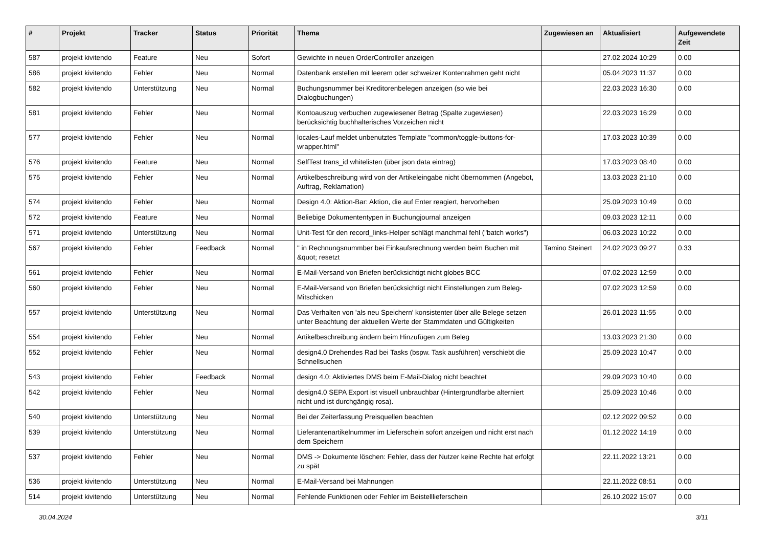| # | Projekt | Tracker | Status | Priorität | Thema | Zugewiesen an | Aktualisiert | Aufgewendete Zeit |
| --- | --- | --- | --- | --- | --- | --- | --- | --- |
| 587 | projekt kivitendo | Feature | Neu | Sofort | Gewichte in neuen OrderController anzeigen | | 27.02.2024 10:29 | 0.00 |
| 586 | projekt kivitendo | Fehler | Neu | Normal | Datenbank erstellen mit leerem oder schweizer Kontenrahmen geht nicht | | 05.04.2023 11:37 | 0.00 |
| 582 | projekt kivitendo | Unterstützung | Neu | Normal | Buchungsnummer bei Kreditorenbelegen anzeigen (so wie bei Dialogbuchungen) | | 22.03.2023 16:30 | 0.00 |
| 581 | projekt kivitendo | Fehler | Neu | Normal | Kontoauszug verbuchen zugewiesener Betrag (Spalte zugewiesen) berücksichtig buchhalterisches Vorzeichen nicht | | 22.03.2023 16:29 | 0.00 |
| 577 | projekt kivitendo | Fehler | Neu | Normal | locales-Lauf meldet unbenutztes Template "common/toggle-buttons-for-wrapper.html" | | 17.03.2023 10:39 | 0.00 |
| 576 | projekt kivitendo | Feature | Neu | Normal | SelfTest trans_id whitelisten (über json data eintrag) | | 17.03.2023 08:40 | 0.00 |
| 575 | projekt kivitendo | Fehler | Neu | Normal | Artikelbeschreibung wird von der Artikeleingabe nicht übernommen (Angebot, Auftrag, Reklamation) | | 13.03.2023 21:10 | 0.00 |
| 574 | projekt kivitendo | Fehler | Neu | Normal | Design 4.0: Aktion-Bar: Aktion, die auf Enter reagiert, hervorheben | | 25.09.2023 10:49 | 0.00 |
| 572 | projekt kivitendo | Feature | Neu | Normal | Beliebige Dokumententypen in Buchungjournal anzeigen | | 09.03.2023 12:11 | 0.00 |
| 571 | projekt kivitendo | Unterstützung | Neu | Normal | Unit-Test für den record_links-Helper schlägt manchmal fehl ("batch works") | | 06.03.2023 10:22 | 0.00 |
| 567 | projekt kivitendo | Fehler | Feedback | Normal | " in Rechnungsnummber bei Einkaufsrechnung werden beim Buchen mit &quot; resetzt | Tamino Steinert | 24.02.2023 09:27 | 0.33 |
| 561 | projekt kivitendo | Fehler | Neu | Normal | E-Mail-Versand von Briefen berücksichtigt nicht globes BCC | | 07.02.2023 12:59 | 0.00 |
| 560 | projekt kivitendo | Fehler | Neu | Normal | E-Mail-Versand von Briefen berücksichtigt nicht Einstellungen zum Beleg-Mitschicken | | 07.02.2023 12:59 | 0.00 |
| 557 | projekt kivitendo | Unterstützung | Neu | Normal | Das Verhalten von 'als neu Speichern' konsistenter über alle Belege setzen unter Beachtung der aktuellen Werte der Stammdaten und Gültigkeiten | | 26.01.2023 11:55 | 0.00 |
| 554 | projekt kivitendo | Fehler | Neu | Normal | Artikelbeschreibung ändern beim Hinzufügen zum Beleg | | 13.03.2023 21:30 | 0.00 |
| 552 | projekt kivitendo | Fehler | Neu | Normal | design4.0 Drehendes Rad bei Tasks (bspw. Task ausführen) verschiebt die Schnellsuchen | | 25.09.2023 10:47 | 0.00 |
| 543 | projekt kivitendo | Fehler | Feedback | Normal | design 4.0: Aktiviertes DMS beim E-Mail-Dialog nicht beachtet | | 29.09.2023 10:40 | 0.00 |
| 542 | projekt kivitendo | Fehler | Neu | Normal | design4.0 SEPA Export ist visuell unbrauchbar (Hintergrundfarbe alterniert nicht und ist durchgängig rosa). | | 25.09.2023 10:46 | 0.00 |
| 540 | projekt kivitendo | Unterstützung | Neu | Normal | Bei der Zeiterfassung Preisquellen beachten | | 02.12.2022 09:52 | 0.00 |
| 539 | projekt kivitendo | Unterstützung | Neu | Normal | Lieferantenartikelnummer im Lieferschein sofort anzeigen und nicht erst nach dem Speichern | | 01.12.2022 14:19 | 0.00 |
| 537 | projekt kivitendo | Fehler | Neu | Normal | DMS -> Dokumente löschen: Fehler, dass der Nutzer keine Rechte hat erfolgt zu spät | | 22.11.2022 13:21 | 0.00 |
| 536 | projekt kivitendo | Unterstützung | Neu | Normal | E-Mail-Versand bei Mahnungen | | 22.11.2022 08:51 | 0.00 |
| 514 | projekt kivitendo | Unterstützung | Neu | Normal | Fehlende Funktionen oder Fehler im Beistelllieferschein | | 26.10.2022 15:07 | 0.00 |
30.04.2024 3/11